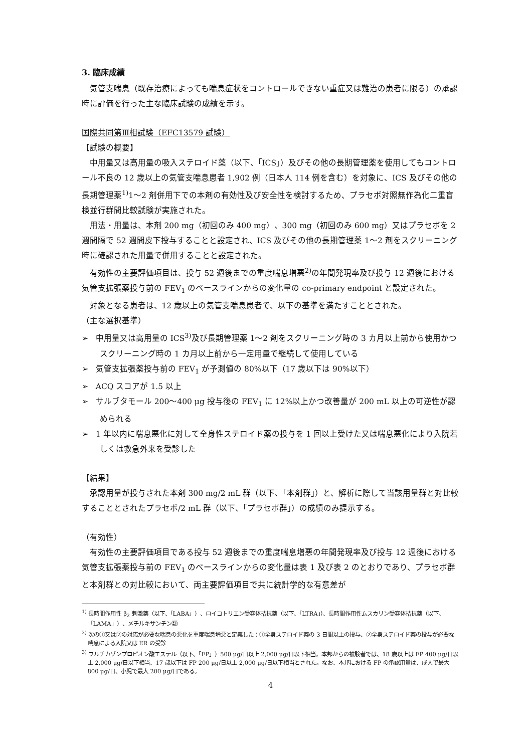3. 臨床成績
気管支喘息（既存治療によっても喘息症状をコントロールできない重症又は難治の患者に限る）の承認時に評価を行った主な臨床試験の成績を示す。
国際共同第Ⅲ相試験（EFC13579 試験）
【試験の概要】
中用量又は高用量の吸入ステロイド薬（以下、「ICS」）及びその他の長期管理薬を使用してもコントロール不良の 12 歳以上の気管支喘息患者 1,902 例（日本人 114 例を含む）を対象に、ICS 及びその他の長期管理薬<sup>1)</sup>1～2 剤併用下での本剤の有効性及び安全性を検討するため、プラセボ対照無作為化二重盲検並行群間比較試験が実施された。
用法・用量は、本剤 200 mg（初回のみ 400 mg）、300 mg（初回のみ 600 mg）又はプラセボを 2 週間隔で 52 週間皮下投与することと設定され、ICS 及びその他の長期管理薬 1～2 剤をスクリーニング時に確認された用量で併用することと設定された。
有効性の主要評価項目は、投与 52 週後までの重度喘息増悪<sup>2)</sup>の年間発現率及び投与 12 週後における気管支拡張薬投与前の FEV<sub>1</sub> のベースラインからの変化量の co-primary endpoint と設定された。
対象となる患者は、12 歳以上の気管支喘息患者で、以下の基準を満たすこととされた。
（主な選択基準）
➢ 中用量又は高用量の ICS<sup>3)</sup>及び長期管理薬 1～2 剤をスクリーニング時の 3 カ月以上前から使用かつスクリーニング時の 1 カ月以上前から一定用量で継続して使用している
➢ 気管支拡張薬投与前の FEV<sub>1</sub> が予測値の 80%以下（17 歳以下は 90%以下）
➢ ACQ スコアが 1.5 以上
➢ サルブタモール 200～400 μg 投与後の FEV<sub>1</sub> に 12%以上かつ改善量が 200 mL 以上の可逆性が認められる
➢ 1 年以内に喘息悪化に対して全身性ステロイド薬の投与を 1 回以上受けた又は喘息悪化により入院若しくは救急外来を受診した
【結果】
承認用量が投与された本剤 300 mg/2 mL 群（以下、「本剤群」）と、解析に際して当該用量群と対比較することとされたプラセボ/2 mL 群（以下、「プラセボ群」）の成績のみ提示する。
（有効性）
有効性の主要評価項目である投与 52 週後までの重度喘息増悪の年間発現率及び投与 12 週後における気管支拡張薬投与前の FEV<sub>1</sub> のベースラインからの変化量は表 1 及び表 2 のとおりであり、プラセボ群と本剤群との対比較において、両主要評価項目で共に統計学的な有意差が
<sup>1)</sup> 長時間作用性 β<sub>2</sub> 刺激薬（以下、「LABA」）、ロイコトリエン受容体拮抗薬（以下、「LTRA」）、長時間作用性ムスカリン受容体拮抗薬（以下、「LAMA」）、メチルキサンチン類
<sup>2)</sup> 次の①又は②の対応が必要な喘息の悪化を重度喘息増悪と定義した：①全身ステロイド薬の 3 日間以上の投与、②全身ステロイド薬の投与が必要な喘息による入院又は ER の受診
<sup>3)</sup> フルチカゾンプロピオン酸エステル（以下、「FP」）500 μg/日以上 2,000 μg/日以下相当。本邦からの被験者では、18 歳以上は FP 400 μg/日以上 2,000 μg/日以下相当、17 歳以下は FP 200 μg/日以上 2,000 μg/日以下相当とされた。なお、本邦における FP の承認用量は、成人で最大 800 μg/日、小児で最大 200 μg/日である。
4